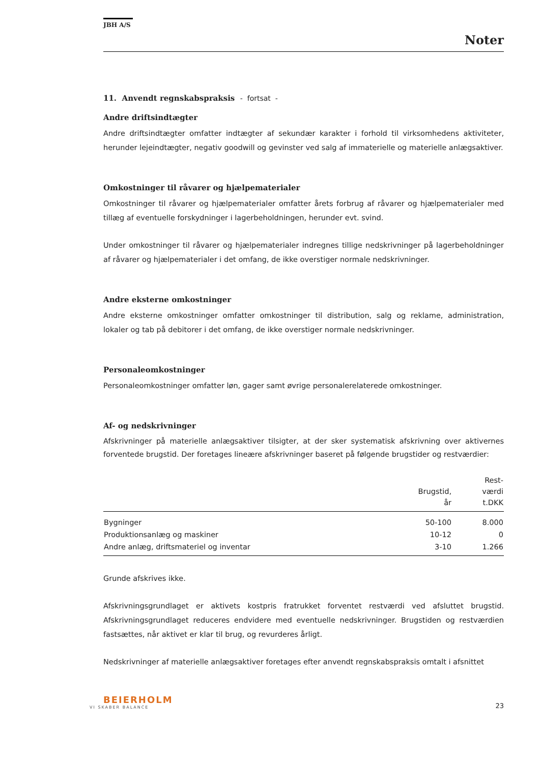JBH A/S
Noter
11. Anvendt regnskabspraksis - fortsat -
Andre driftsindtægter
Andre driftsindtægter omfatter indtægter af sekundær karakter i forhold til virksomhedens aktiviteter, herunder lejeindtægter, negativ goodwill og gevinster ved salg af immaterielle og materielle anlægsaktiver.
Omkostninger til råvarer og hjælpematerialer
Omkostninger til råvarer og hjælpematerialer omfatter årets forbrug af råvarer og hjælpematerialer med tillæg af eventuelle forskydninger i lagerbeholdningen, herunder evt. svind.
Under omkostninger til råvarer og hjælpematerialer indregnes tillige nedskrivninger på lagerbeholdninger af råvarer og hjælpematerialer i det omfang, de ikke overstiger normale nedskrivninger.
Andre eksterne omkostninger
Andre eksterne omkostninger omfatter omkostninger til distribution, salg og reklame, administration, lokaler og tab på debitorer i det omfang, de ikke overstiger normale nedskrivninger.
Personaleomkostninger
Personaleomkostninger omfatter løn, gager samt øvrige personalerelaterede omkostninger.
Af- og nedskrivninger
Afskrivninger på materielle anlægsaktiver tilsigter, at der sker systematisk afskrivning over aktivernes forventede brugstid. Der foretages lineære afskrivninger baseret på følgende brugstider og restværdier:
| | Brugstid, år | Rest- værdi t.DKK |
| --- | --- | --- |
| Bygninger | 50-100 | 8.000 |
| Produktionsanlæg og maskiner | 10-12 | 0 |
| Andre anlæg, driftsmateriel og inventar | 3-10 | 1.266 |
Grunde afskrives ikke.
Afskrivningsgrundlaget er aktivets kostpris fratrukket forventet restværdi ved afsluttet brugstid. Afskrivningsgrundlaget reduceres endvidere med eventuelle nedskrivninger. Brugstiden og restværdien fastsættes, når aktivet er klar til brug, og revurderes årligt.
Nedskrivninger af materielle anlægsaktiver foretages efter anvendt regnskabspraksis omtalt i afsnittet
BEIERHOLM
VI SKABER BALANCE
23